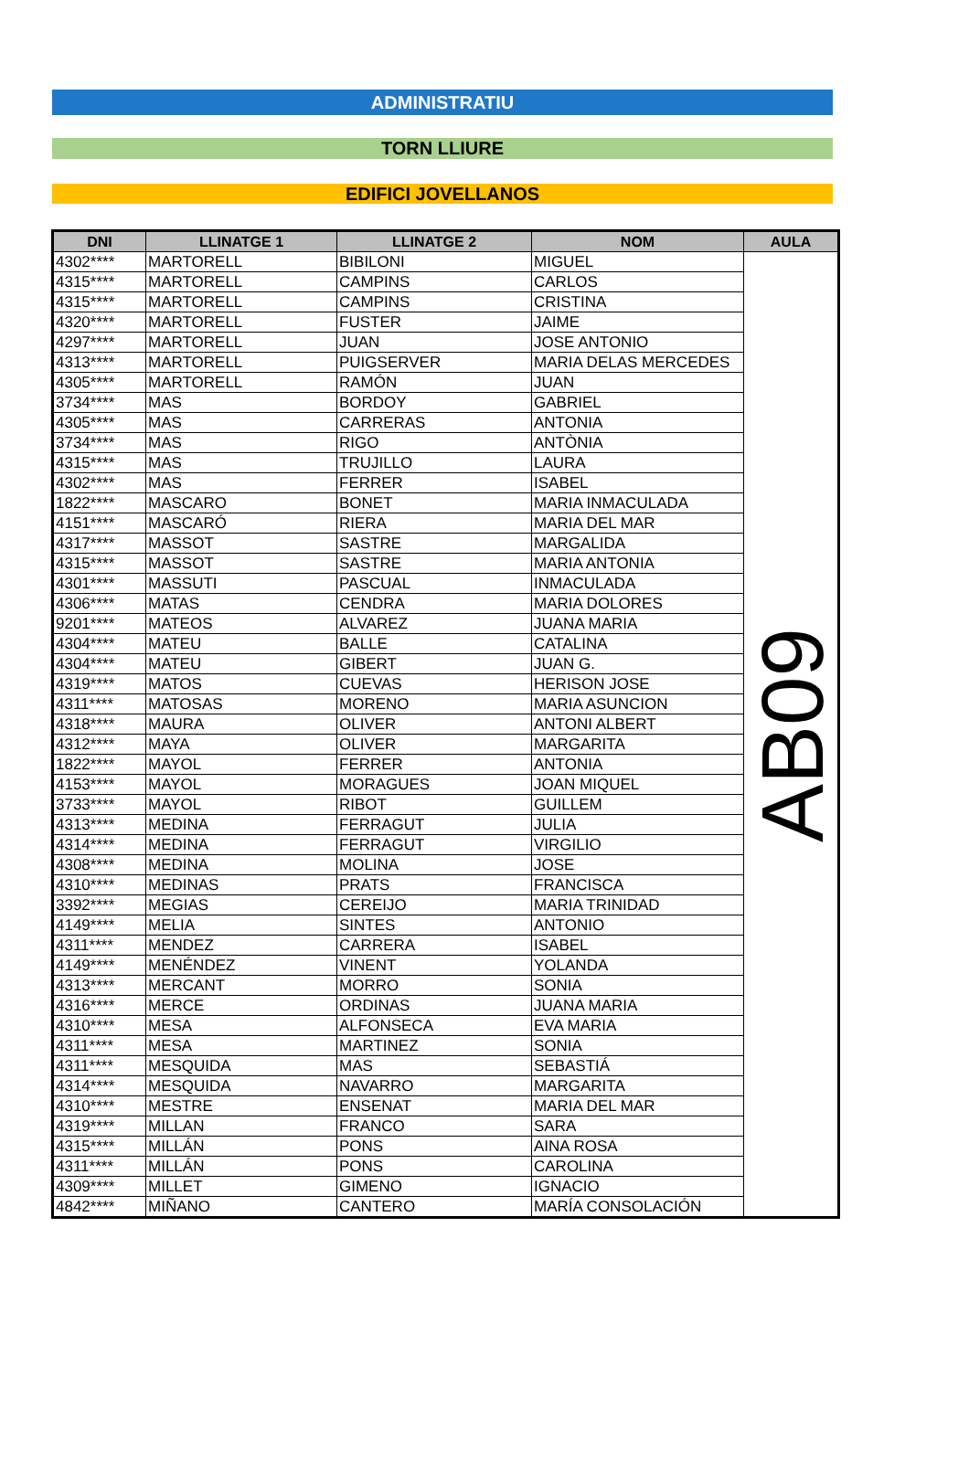ADMINISTRATIU
TORN LLIURE
EDIFICI JOVELLANOS
| DNI | LLINATGE 1 | LLINATGE 2 | NOM | AULA |
| --- | --- | --- | --- | --- |
| 4302**** | MARTORELL | BIBILONI | MIGUEL | AB09 |
| 4315**** | MARTORELL | CAMPINS | CARLOS | |
| 4315**** | MARTORELL | CAMPINS | CRISTINA | |
| 4320**** | MARTORELL | FUSTER | JAIME | |
| 4297**** | MARTORELL | JUAN | JOSE ANTONIO | |
| 4313**** | MARTORELL | PUIGSERVER | MARIA DELAS MERCEDES | |
| 4305**** | MARTORELL | RAMÓN | JUAN | |
| 3734**** | MAS | BORDOY | GABRIEL | |
| 4305**** | MAS | CARRERAS | ANTONIA | |
| 3734**** | MAS | RIGO | ANTÒNIA | |
| 4315**** | MAS | TRUJILLO | LAURA | |
| 4302**** | MAS | FERRER | ISABEL | |
| 1822**** | MASCARO | BONET | MARIA INMACULADA | |
| 4151**** | MASCARÓ | RIERA | MARIA DEL MAR | |
| 4317**** | MASSOT | SASTRE | MARGALIDA | |
| 4315**** | MASSOT | SASTRE | MARIA ANTONIA | |
| 4301**** | MASSUTI | PASCUAL | INMACULADA | |
| 4306**** | MATAS | CENDRA | MARIA DOLORES | |
| 9201**** | MATEOS | ALVAREZ | JUANA MARIA | |
| 4304**** | MATEU | BALLE | CATALINA | |
| 4304**** | MATEU | GIBERT | JUAN G. | |
| 4319**** | MATOS | CUEVAS | HERISON JOSE | |
| 4311**** | MATOSAS | MORENO | MARIA ASUNCION | |
| 4318**** | MAURA | OLIVER | ANTONI ALBERT | |
| 4312**** | MAYA | OLIVER | MARGARITA | |
| 1822**** | MAYOL | FERRER | ANTONIA | |
| 4153**** | MAYOL | MORAGUES | JOAN MIQUEL | |
| 3733**** | MAYOL | RIBOT | GUILLEM | |
| 4313**** | MEDINA | FERRAGUT | JULIA | |
| 4314**** | MEDINA | FERRAGUT | VIRGILIO | |
| 4308**** | MEDINA | MOLINA | JOSE | |
| 4310**** | MEDINAS | PRATS | FRANCISCA | |
| 3392**** | MEGIAS | CEREIJO | MARIA TRINIDAD | |
| 4149**** | MELIA | SINTES | ANTONIO | |
| 4311**** | MENDEZ | CARRERA | ISABEL | |
| 4149**** | MENÉNDEZ | VINENT | YOLANDA | |
| 4313**** | MERCANT | MORRO | SONIA | |
| 4316**** | MERCE | ORDINAS | JUANA MARIA | |
| 4310**** | MESA | ALFONSECA | EVA MARIA | |
| 4311**** | MESA | MARTINEZ | SONIA | |
| 4311**** | MESQUIDA | MAS | SEBASTIÁ | |
| 4314**** | MESQUIDA | NAVARRO | MARGARITA | |
| 4310**** | MESTRE | ENSENAT | MARIA DEL MAR | |
| 4319**** | MILLAN | FRANCO | SARA | |
| 4315**** | MILLÁN | PONS | AINA ROSA | |
| 4311**** | MILLÁN | PONS | CAROLINA | |
| 4309**** | MILLET | GIMENO | IGNACIO | |
| 4842**** | MIÑANO | CANTERO | MARÍA CONSOLACIÓN | |